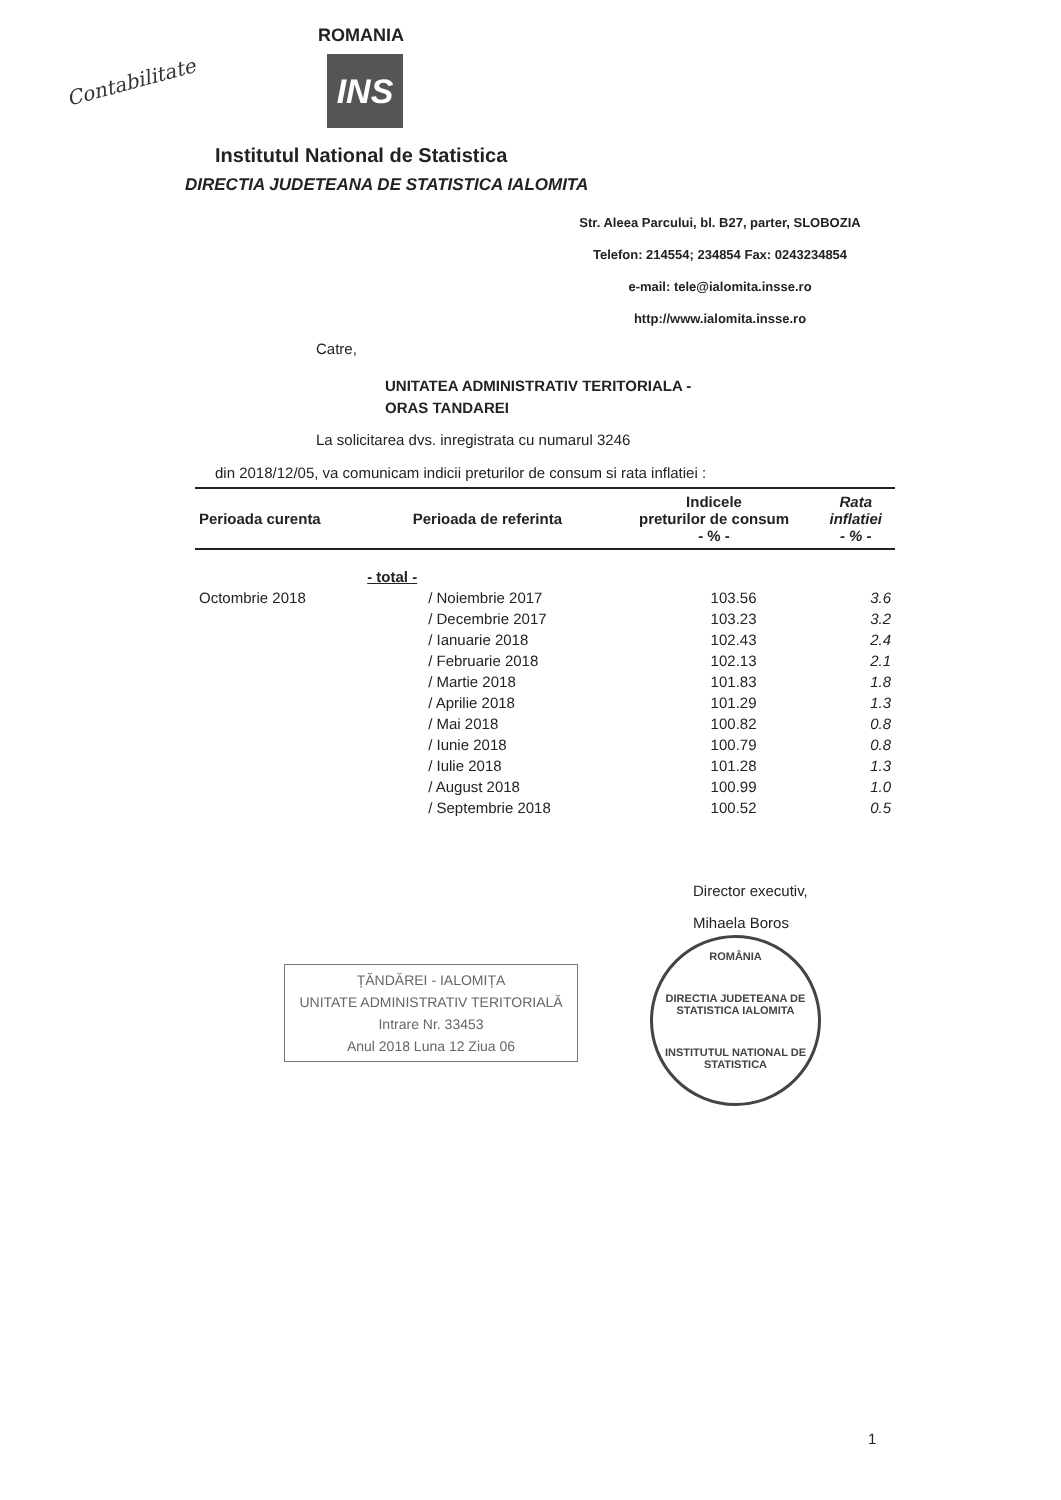Contabilitate
ROMANIA
INS
Institutul National de Statistica
DIRECTIA JUDETEANA DE STATISTICA IALOMITA
Str. Aleea Parcului, bl. B27, parter, SLOBOZIA
Telefon: 214554; 234854 Fax: 0243234854
e-mail: tele@ialomita.insse.ro
http://www.ialomita.insse.ro
Catre,
UNITATEA ADMINISTRATIV TERITORIALA -
ORAS TANDAREI
La solicitarea dvs. inregistrata cu numarul 3246
din 2018/12/05, va comunicam indicii preturilor de consum si rata inflatiei :
| Perioada curenta | Perioada de referinta | Indicele preturilor de consum - % - | Rata inflatiei - % - |
| --- | --- | --- | --- |
| | - total - | | |
| Octombrie 2018 | / Noiembrie 2017 | 103.56 | 3.6 |
| | / Decembrie 2017 | 103.23 | 3.2 |
| | / Ianuarie 2018 | 102.43 | 2.4 |
| | / Februarie 2018 | 102.13 | 2.1 |
| | / Martie 2018 | 101.83 | 1.8 |
| | / Aprilie 2018 | 101.29 | 1.3 |
| | / Mai 2018 | 100.82 | 0.8 |
| | / Iunie 2018 | 100.79 | 0.8 |
| | / Iulie 2018 | 101.28 | 1.3 |
| | / August 2018 | 100.99 | 1.0 |
| | / Septembrie 2018 | 100.52 | 0.5 |
Director executiv,
Mihaela Boros
ȚĂNDĂREI - IALOMIȚA
UNITATE ADMINISTRATIV TERITORIALĂ
Intrare Nr. 33453
Anul 2018 Luna 12 Ziua 06
ROMÂNIA
DIRECTIA JUDETEANA DE STATISTICA IALOMITA
INSTITUTUL NATIONAL DE STATISTICA
1